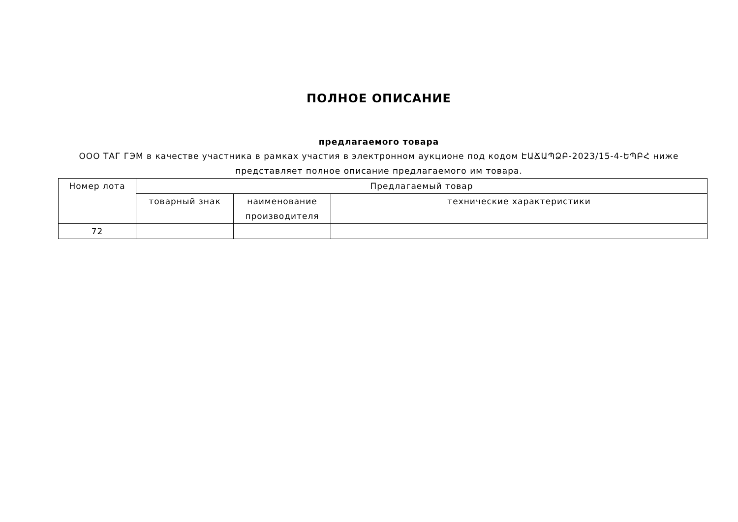ПОЛНОЕ ОПИСАНИЕ
предлагаемого товара
ООО ТАГ ГЭМ в качестве участника в рамках участия в электронном аукционе под кодом ԷԱՃԱՊՁԲ-2023/15-4-ԵՊԲՀ ниже представляет полное описание предлагаемого им товара.
| Номер лота | Предлагаемый товар | | |
| --- | --- | --- | --- |
| | товарный знак | наименование производителя | технические характеристики |
| 72 | | | |